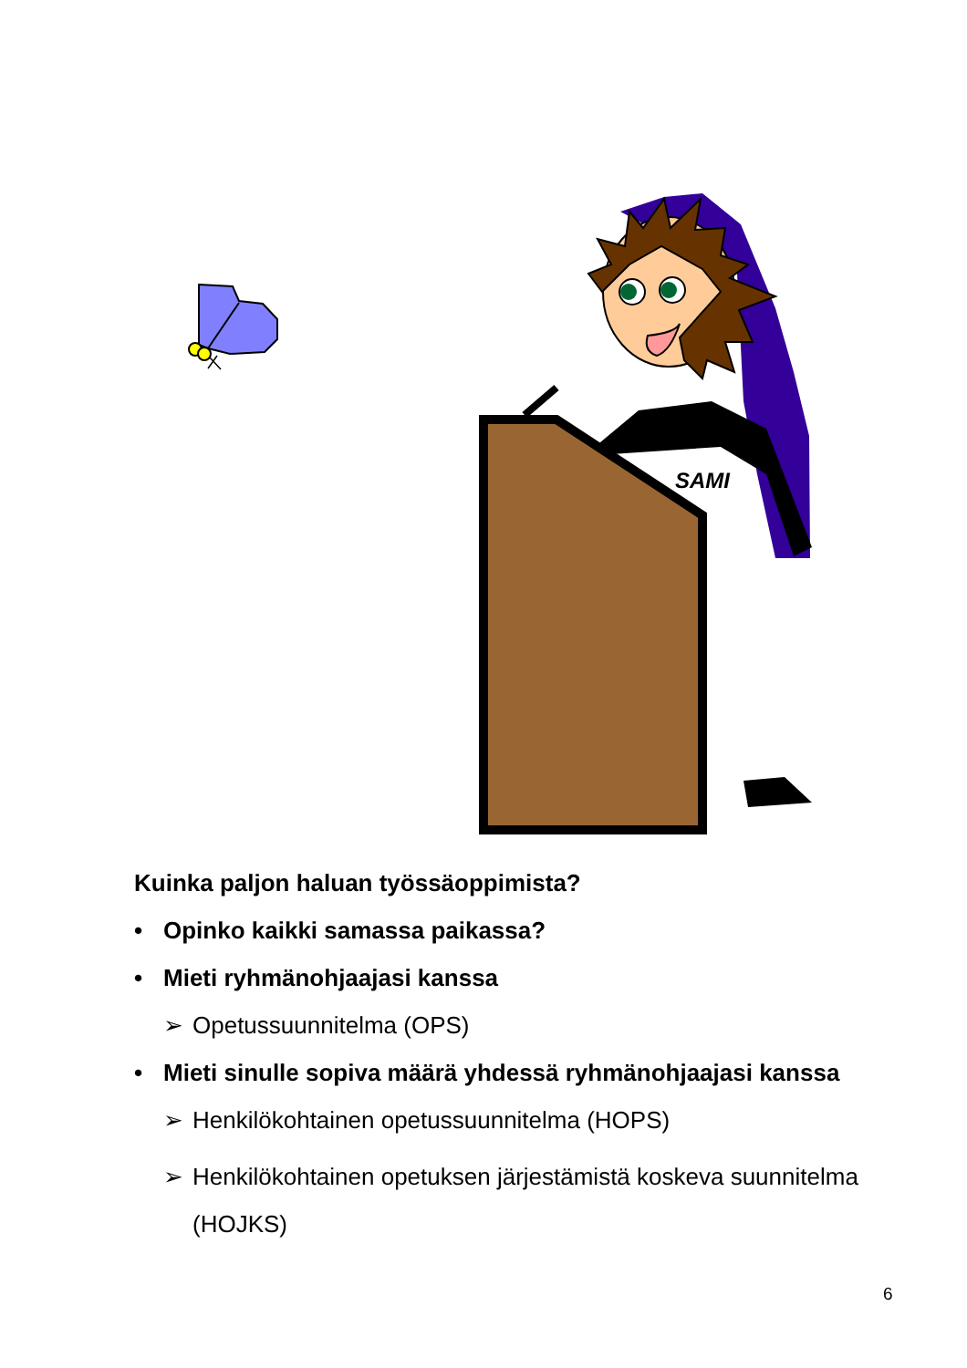SAMI
Kuinka paljon haluan työssäoppimista?
• Opinko kaikki samassa paikassa?
• Mieti ryhmänohjaajasi kanssa
➢ Opetussuunnitelma (OPS)
• Mieti sinulle sopiva määrä yhdessä ryhmänohjaajasi kanssa
➢ Henkilökohtainen opetussuunnitelma (HOPS)
➢ Henkilökohtainen opetuksen järjestämistä koskeva suunnitelma (HOJKS)
6